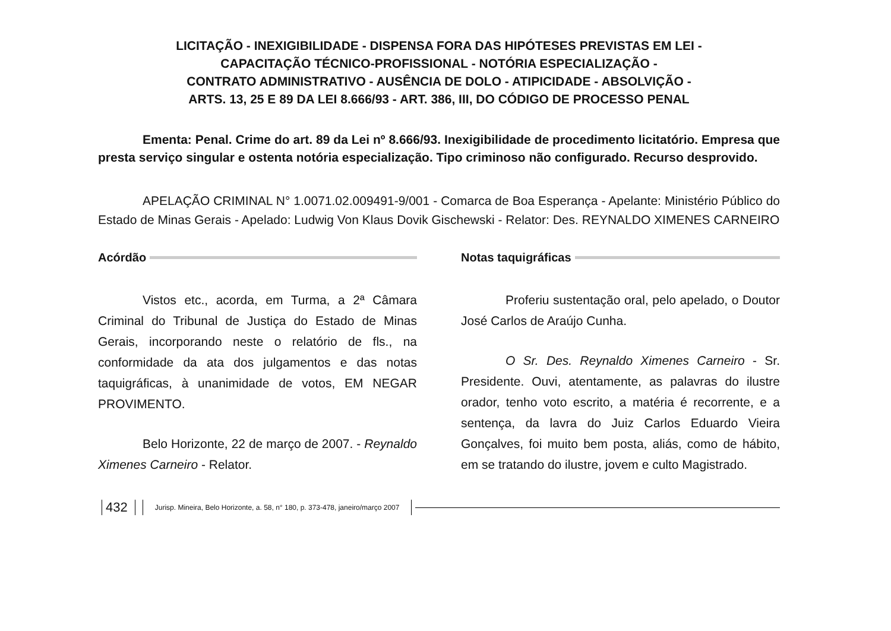LICITAÇÃO - INEXIGIBILIDADE - DISPENSA FORA DAS HIPÓTESES PREVISTAS EM LEI -
CAPACITAÇÃO TÉCNICO-PROFISSIONAL - NOTÓRIA ESPECIALIZAÇÃO -
CONTRATO ADMINISTRATIVO - AUSÊNCIA DE DOLO - ATIPICIDADE - ABSOLVIÇÃO -
ARTS. 13, 25 E 89 DA LEI 8.666/93 - ART. 386, III, DO CÓDIGO DE PROCESSO PENAL
Ementa: Penal. Crime do art. 89 da Lei nº 8.666/93. Inexigibilidade de procedimento licitatório. Empresa que presta serviço singular e ostenta notória especialização. Tipo criminoso não configurado. Recurso desprovido.
APELAÇÃO CRIMINAL N° 1.0071.02.009491-9/001 - Comarca de Boa Esperança - Apelante: Ministério Público do Estado de Minas Gerais - Apelado: Ludwig Von Klaus Dovik Gischewski - Relator: Des. REYNALDO XIMENES CARNEIRO
Acórdão
Vistos etc., acorda, em Turma, a 2ª Câmara Criminal do Tribunal de Justiça do Estado de Minas Gerais, incorporando neste o relatório de fls., na conformidade da ata dos julgamentos e das notas taquigráficas, à unanimidade de votos, EM NEGAR PROVIMENTO.
Belo Horizonte, 22 de março de 2007. - Reynaldo Ximenes Carneiro - Relator.
Notas taquigráficas
Proferiu sustentação oral, pelo apelado, o Doutor José Carlos de Araújo Cunha.
O Sr. Des. Reynaldo Ximenes Carneiro - Sr. Presidente. Ouvi, atentamente, as palavras do ilustre orador, tenho voto escrito, a matéria é recorrente, e a sentença, da lavra do Juiz Carlos Eduardo Vieira Gonçalves, foi muito bem posta, aliás, como de hábito, em se tratando do ilustre, jovem e culto Magistrado.
432 Jurisp. Mineira, Belo Horizonte, a. 58, n° 180, p. 373-478, janeiro/março 2007